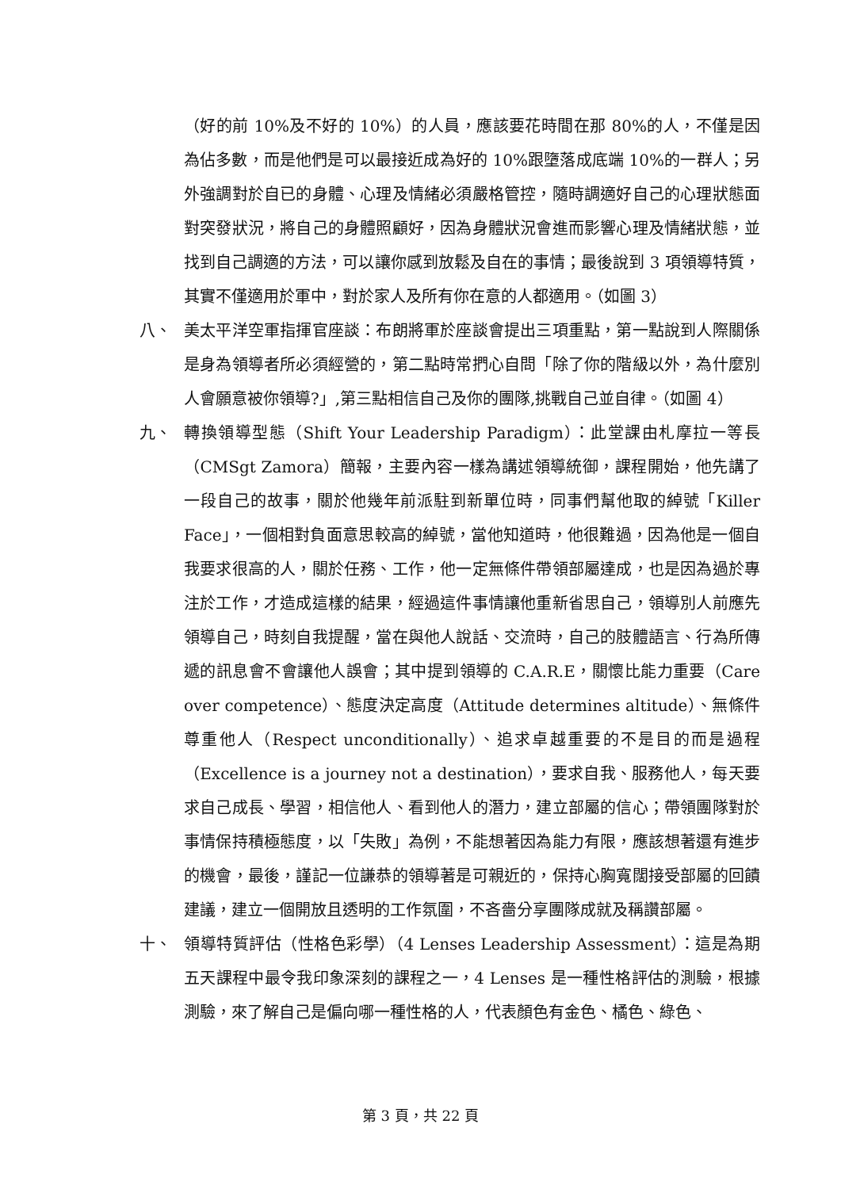（好的前 10%及不好的 10%）的人員，應該要花時間在那 80%的人，不僅是因為佔多數，而是他們是可以最接近成為好的 10%跟墮落成底端 10%的一群人；另外強調對於自已的身體、心理及情緒必須嚴格管控，隨時調適好自己的心理狀態面對突發狀況，將自己的身體照顧好，因為身體狀況會進而影響心理及情緒狀態，並找到自己調適的方法，可以讓你感到放鬆及自在的事情；最後說到 3 項領導特質，其實不僅適用於軍中，對於家人及所有你在意的人都適用。（如圖 3）
八、 美太平洋空軍指揮官座談：布朗將軍於座談會提出三項重點，第一點說到人際關係是身為領導者所必須經營的，第二點時常捫心自問「除了你的階級以外，為什麼別人會願意被你領導?」,第三點相信自己及你的團隊,挑戰自己並自律。（如圖 4）
九、 轉換領導型態（Shift Your Leadership Paradigm）：此堂課由札摩拉一等長（CMSgt Zamora）簡報，主要內容一樣為講述領導統御，課程開始，他先講了一段自己的故事，關於他幾年前派駐到新單位時，同事們幫他取的綽號「Killer Face」，一個相對負面意思較高的綽號，當他知道時，他很難過，因為他是一個自我要求很高的人，關於任務、工作，他一定無條件帶領部屬達成，也是因為過於專注於工作，才造成這樣的結果，經過這件事情讓他重新省思自己，領導別人前應先領導自己，時刻自我提醒，當在與他人說話、交流時，自己的肢體語言、行為所傳遞的訊息會不會讓他人誤會；其中提到領導的 C.A.R.E，關懷比能力重要（Care over competence）、態度決定高度（Attitude determines altitude）、無條件尊重他人（Respect unconditionally）、追求卓越重要的不是目的而是過程（Excellence is a journey not a destination），要求自我、服務他人，每天要求自己成長、學習，相信他人、看到他人的潛力，建立部屬的信心；帶領團隊對於事情保持積極態度，以「失敗」為例，不能想著因為能力有限，應該想著還有進步的機會，最後，謹記一位謙恭的領導著是可親近的，保持心胸寬闊接受部屬的回饋建議，建立一個開放且透明的工作氛圍，不吝嗇分享團隊成就及稱讚部屬。
十、 領導特質評估（性格色彩學）（4 Lenses Leadership Assessment）：這是為期五天課程中最令我印象深刻的課程之一，4 Lenses 是一種性格評估的測驗，根據測驗，來了解自己是偏向哪一種性格的人，代表顏色有金色、橘色、綠色、
第 3 頁，共 22 頁